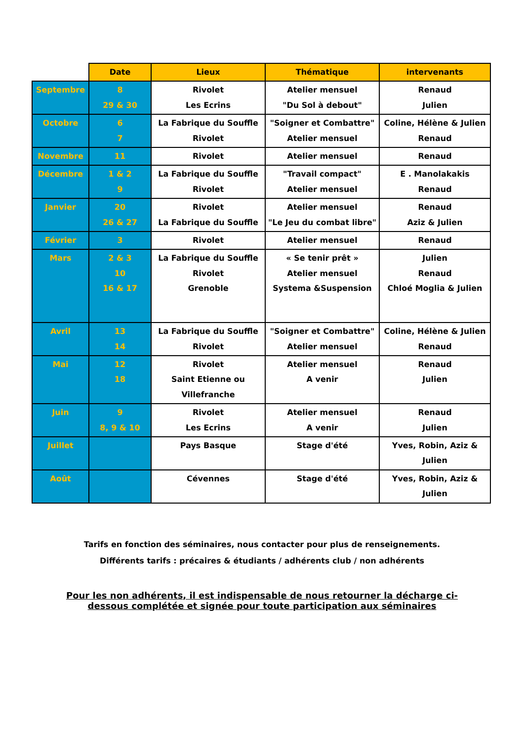| | Date | Lieux | Thématique | intervenants |
| --- | --- | --- | --- | --- |
| Septembre | 8 29 & 30 | Rivolet Les Ecrins | Atelier mensuel "Du Sol à debout" | Renaud Julien |
| Octobre | 6 7 | La Fabrique du Souffle Rivolet | "Soigner et Combattre" Atelier mensuel | Coline, Hélène & Julien Renaud |
| Novembre | 11 | Rivolet | Atelier mensuel | Renaud |
| Décembre | 1 & 2 9 | La Fabrique du Souffle Rivolet | "Travail compact" Atelier mensuel | E . Manolakakis Renaud |
| Janvier | 20 26 & 27 | Rivolet La Fabrique du Souffle | Atelier mensuel "Le Jeu du combat libre" | Renaud Aziz & Julien |
| Février | 3 | Rivolet | Atelier mensuel | Renaud |
| Mars | 2 & 3 10 16 & 17 | La Fabrique du Souffle Rivolet Grenoble | « Se tenir prêt » Atelier mensuel Systema &Suspension | Julien Renaud Chloé Moglia & Julien |
| Avril | 13 14 | La Fabrique du Souffle Rivolet | "Soigner et Combattre" Atelier mensuel | Coline, Hélène & Julien Renaud |
| Mai | 12 18 | Rivolet Saint Etienne ou Villefranche | Atelier mensuel A venir | Renaud Julien |
| Juin | 9 8, 9 & 10 | Rivolet Les Ecrins | Atelier mensuel A venir | Renaud Julien |
| Juillet | | Pays Basque | Stage d'été | Yves, Robin, Aziz & Julien |
| Août | | Cévennes | Stage d'été | Yves, Robin, Aziz & Julien |
Tarifs en fonction des séminaires, nous contacter pour plus de renseignements.
Différents tarifs : précaires & étudiants / adhérents club / non adhérents
Pour les non adhérents, il est indispensable de nous retourner la décharge ci-
dessous complétée et signée pour toute participation aux séminaires